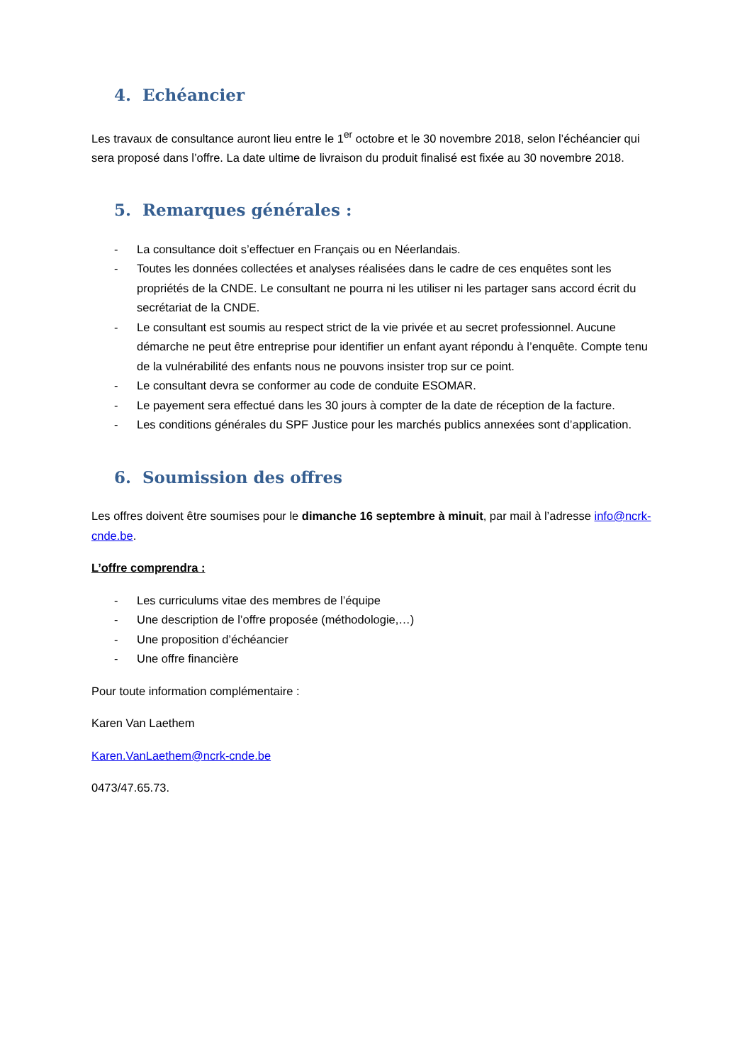4. Echéancier
Les travaux de consultance auront lieu entre le 1<sup>er</sup> octobre et le 30 novembre 2018, selon l’échéancier qui sera proposé dans l’offre. La date ultime de livraison du produit finalisé est fixée au 30 novembre 2018.
5. Remarques générales :
- La consultance doit s’effectuer en Français ou en Néerlandais.
- Toutes les données collectées et analyses réalisées dans le cadre de ces enquêtes sont les propriétés de la CNDE. Le consultant ne pourra ni les utiliser ni les partager sans accord écrit du secrétariat de la CNDE.
- Le consultant est soumis au respect strict de la vie privée et au secret professionnel. Aucune démarche ne peut être entreprise pour identifier un enfant ayant répondu à l’enquête. Compte tenu de la vulnérabilité des enfants nous ne pouvons insister trop sur ce point.
- Le consultant devra se conformer au code de conduite ESOMAR.
- Le payement sera effectué dans les 30 jours à compter de la date de réception de la facture.
- Les conditions générales du SPF Justice pour les marchés publics annexées sont d’application.
6. Soumission des offres
Les offres doivent être soumises pour le dimanche 16 septembre à minuit, par mail à l’adresse info@ncrk-cnde.be.
L’offre comprendra :
- Les curriculums vitae des membres de l’équipe
- Une description de l’offre proposée (méthodologie,…)
- Une proposition d’échéancier
- Une offre financière
Pour toute information complémentaire :
Karen Van Laethem
Karen.VanLaethem@ncrk-cnde.be
0473/47.65.73.